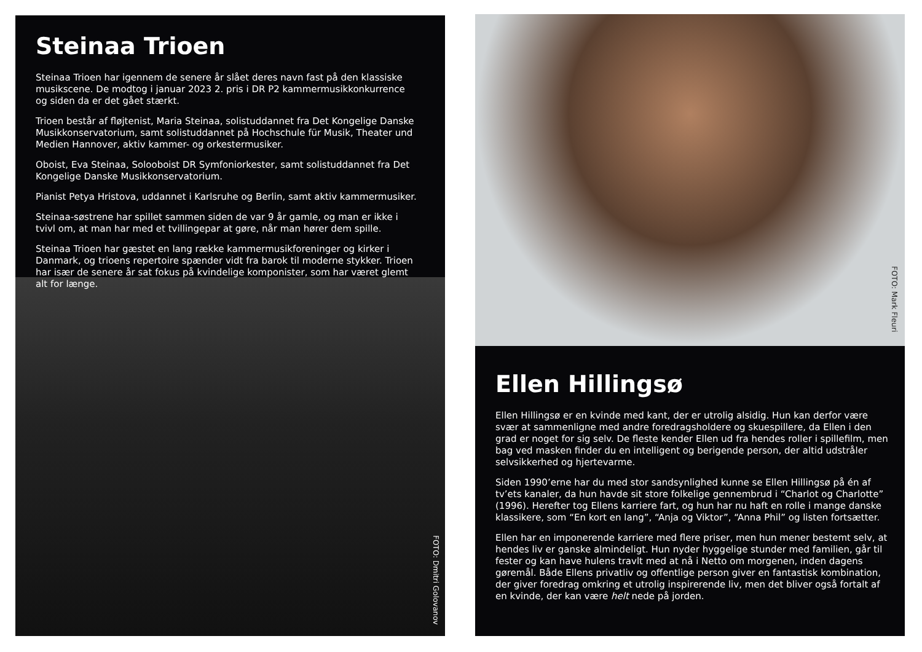Steinaa Trioen
Steinaa Trioen har igennem de senere år slået deres navn fast på den klassiske musikscene. De modtog i januar 2023 2. pris i DR P2 kammermusikkonkurrence og siden da er det gået stærkt.
Trioen består af fløjtenist, Maria Steinaa, solistuddannet fra Det Kongelige Danske Musikkonservatorium, samt solistuddannet på Hochschule für Musik, Theater und Medien Hannover, aktiv kammer- og orkestermusiker.
Oboist, Eva Steinaa, Solooboist DR Symfoniorkester, samt solistuddannet fra Det Kongelige Danske Musikkonservatorium.
Pianist Petya Hristova, uddannet i Karlsruhe og Berlin, samt aktiv kammermusiker.
Steinaa-søstrene har spillet sammen siden de var 9 år gamle, og man er ikke i tvivl om, at man har med et tvillingepar at gøre, når man hører dem spille.
Steinaa Trioen har gæstet en lang række kammermusikforeninger og kirker i Danmark, og trioens repertoire spænder vidt fra barok til moderne stykker. Trioen har især de senere år sat fokus på kvindelige komponister, som har været glemt alt for længe.
FOTO: Dmitri Golovanov
FOTO: Mark Fleuri
Ellen Hillingsø
Ellen Hillingsø er en kvinde med kant, der er utrolig alsidig. Hun kan derfor være svær at sammenligne med andre foredragsholdere og skuespillere, da Ellen i den grad er noget for sig selv. De fleste kender Ellen ud fra hendes roller i spillefilm, men bag ved masken finder du en intelligent og berigende person, der altid udstråler selvsikkerhed og hjertevarme.
Siden 1990’erne har du med stor sandsynlighed kunne se Ellen Hillingsø på én af tv’ets kanaler, da hun havde sit store folkelige gennembrud i “Charlot og Charlotte” (1996). Herefter tog Ellens karriere fart, og hun har nu haft en rolle i mange danske klassikere, som “En kort en lang”, “Anja og Viktor”, “Anna Phil” og listen fortsætter.
Ellen har en imponerende karriere med flere priser, men hun mener bestemt selv, at hendes liv er ganske almindeligt. Hun nyder hyggelige stunder med familien, går til fester og kan have hulens travlt med at nå i Netto om morgenen, inden dagens gøremål. Både Ellens privatliv og offentlige person giver en fantastisk kombination, der giver foredrag omkring et utrolig inspirerende liv, men det bliver også fortalt af en kvinde, der kan være helt nede på jorden.